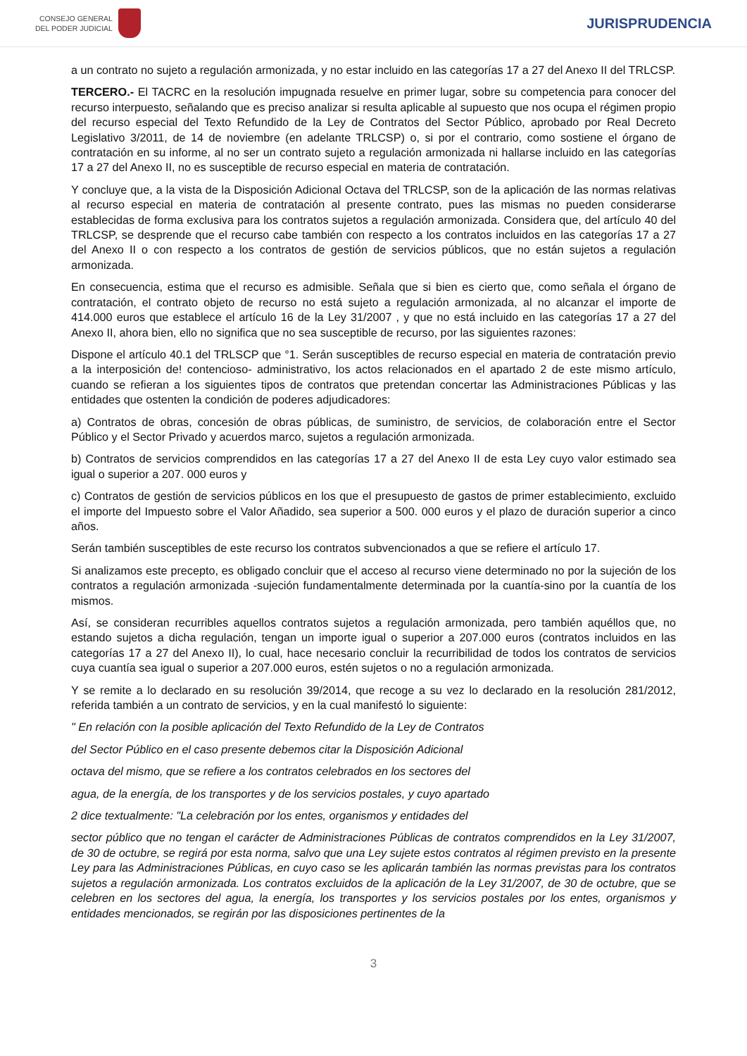CONSEJO GENERAL
DEL PODER JUDICIAL
JURISPRUDENCIA
a un contrato no sujeto a regulación armonizada, y no estar incluido en las categorías 17 a 27 del Anexo II del TRLCSP.
TERCERO.- El TACRC en la resolución impugnada resuelve en primer lugar, sobre su competencia para conocer del recurso interpuesto, señalando que es preciso analizar si resulta aplicable al supuesto que nos ocupa el régimen propio del recurso especial del Texto Refundido de la Ley de Contratos del Sector Público, aprobado por Real Decreto Legislativo 3/2011, de 14 de noviembre (en adelante TRLCSP) o, si por el contrario, como sostiene el órgano de contratación en su informe, al no ser un contrato sujeto a regulación armonizada ni hallarse incluido en las categorías 17 a 27 del Anexo II, no es susceptible de recurso especial en materia de contratación.
Y concluye que, a la vista de la Disposición Adicional Octava del TRLCSP, son de la aplicación de las normas relativas al recurso especial en materia de contratación al presente contrato, pues las mismas no pueden considerarse establecidas de forma exclusiva para los contratos sujetos a regulación armonizada. Considera que, del artículo 40 del TRLCSP, se desprende que el recurso cabe también con respecto a los contratos incluidos en las categorías 17 a 27 del Anexo II o con respecto a los contratos de gestión de servicios públicos, que no están sujetos a regulación armonizada.
En consecuencia, estima que el recurso es admisible. Señala que si bien es cierto que, como señala el órgano de contratación, el contrato objeto de recurso no está sujeto a regulación armonizada, al no alcanzar el importe de 414.000 euros que establece el artículo 16 de la Ley 31/2007 , y que no está incluido en las categorías 17 a 27 del Anexo II, ahora bien, ello no significa que no sea susceptible de recurso, por las siguientes razones:
Dispone el artículo 40.1 del TRLSCP que °1. Serán susceptibles de recurso especial en materia de contratación previo a la interposición de! contencioso- administrativo, los actos relacionados en el apartado 2 de este mismo artículo, cuando se refieran a los siguientes tipos de contratos que pretendan concertar las Administraciones Públicas y las entidades que ostenten la condición de poderes adjudicadores:
a) Contratos de obras, concesión de obras públicas, de suministro, de servicios, de colaboración entre el Sector Público y el Sector Privado y acuerdos marco, sujetos a regulación armonizada.
b) Contratos de servicios comprendidos en las categorías 17 a 27 del Anexo II de esta Ley cuyo valor estimado sea igual o superior a 207. 000 euros y
c) Contratos de gestión de servicios públicos en los que el presupuesto de gastos de primer establecimiento, excluido el importe del Impuesto sobre el Valor Añadido, sea superior a 500. 000 euros y el plazo de duración superior a cinco años.
Serán también susceptibles de este recurso los contratos subvencionados a que se refiere el artículo 17.
Si analizamos este precepto, es obligado concluir que el acceso al recurso viene determinado no por la sujeción de los contratos a regulación armonizada -sujeción fundamentalmente determinada por la cuantía-sino por la cuantía de los mismos.
Así, se consideran recurribles aquellos contratos sujetos a regulación armonizada, pero también aquéllos que, no estando sujetos a dicha regulación, tengan un importe igual o superior a 207.000 euros (contratos incluidos en las categorías 17 a 27 del Anexo II), lo cual, hace necesario concluir la recurribilidad de todos los contratos de servicios cuya cuantía sea igual o superior a 207.000 euros, estén sujetos o no a regulación armonizada.
Y se remite a lo declarado en su resolución 39/2014, que recoge a su vez lo declarado en la resolución 281/2012, referida también a un contrato de servicios, y en la cual manifestó lo siguiente:
" En relación con la posible aplicación del Texto Refundido de la Ley de Contratos
del Sector Público en el caso presente debemos citar la Disposición Adicional
octava del mismo, que se refiere a los contratos celebrados en los sectores del
agua, de la energía, de los transportes y de los servicios postales, y cuyo apartado
2 dice textualmente: "La celebración por los entes, organismos y entidades del
sector público que no tengan el carácter de Administraciones Públicas de contratos comprendidos en la Ley 31/2007, de 30 de octubre, se regirá por esta norma, salvo que una Ley sujete estos contratos al régimen previsto en la presente Ley para las Administraciones Públicas, en cuyo caso se les aplicarán también las normas previstas para los contratos sujetos a regulación armonizada. Los contratos excluidos de la aplicación de la Ley 31/2007, de 30 de octubre, que se celebren en los sectores del agua, la energía, los transportes y los servicios postales por los entes, organismos y entidades mencionados, se regirán por las disposiciones pertinentes de la
3